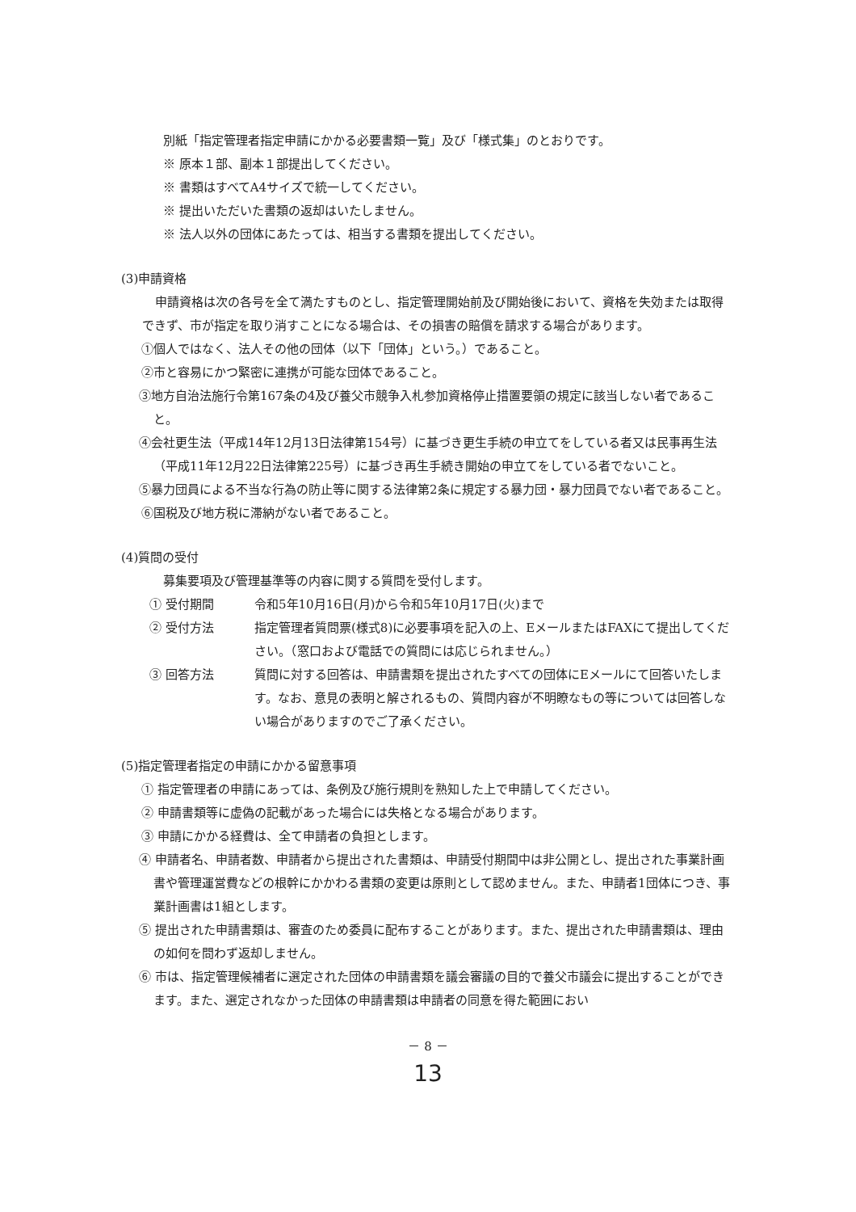別紙「指定管理者指定申請にかかる必要書類一覧」及び「様式集」のとおりです。
※ 原本１部、副本１部提出してください。
※ 書類はすべてA4サイズで統一してください。
※ 提出いただいた書類の返却はいたしません。
※ 法人以外の団体にあたっては、相当する書類を提出してください。
(3)申請資格
申請資格は次の各号を全て満たすものとし、指定管理開始前及び開始後において、資格を失効または取得できず、市が指定を取り消すことになる場合は、その損害の賠償を請求する場合があります。
①個人ではなく、法人その他の団体（以下「団体」という。）であること。
②市と容易にかつ緊密に連携が可能な団体であること。
③地方自治法施行令第167条の4及び養父市競争入札参加資格停止措置要領の規定に該当しない者であること。
④会社更生法（平成14年12月13日法律第154号）に基づき更生手続の申立てをしている者又は民事再生法（平成11年12月22日法律第225号）に基づき再生手続き開始の申立てをしている者でないこと。
⑤暴力団員による不当な行為の防止等に関する法律第2条に規定する暴力団・暴力団員でない者であること。
⑥国税及び地方税に滞納がない者であること。
(4)質問の受付
募集要項及び管理基準等の内容に関する質問を受付します。
① 受付期間 令和5年10月16日(月)から令和5年10月17日(火)まで
② 受付方法 指定管理者質問票(様式8)に必要事項を記入の上、EメールまたはFAXにて提出してください。（窓口および電話での質問には応じられません。）
③ 回答方法 質問に対する回答は、申請書類を提出されたすべての団体にEメールにて回答いたします。なお、意見の表明と解されるもの、質問内容が不明瞭なもの等については回答しない場合がありますのでご了承ください。
(5)指定管理者指定の申請にかかる留意事項
① 指定管理者の申請にあっては、条例及び施行規則を熟知した上で申請してください。
② 申請書類等に虚偽の記載があった場合には失格となる場合があります。
③ 申請にかかる経費は、全て申請者の負担とします。
④ 申請者名、申請者数、申請者から提出された書類は、申請受付期間中は非公開とし、提出された事業計画書や管理運営費などの根幹にかかわる書類の変更は原則として認めません。また、申請者1団体につき、事業計画書は1組とします。
⑤ 提出された申請書類は、審査のため委員に配布することがあります。また、提出された申請書類は、理由の如何を問わず返却しません。
⑥ 市は、指定管理候補者に選定された団体の申請書類を議会審議の目的で養父市議会に提出することができます。また、選定されなかった団体の申請書類は申請者の同意を得た範囲におい
－ 8 －
13